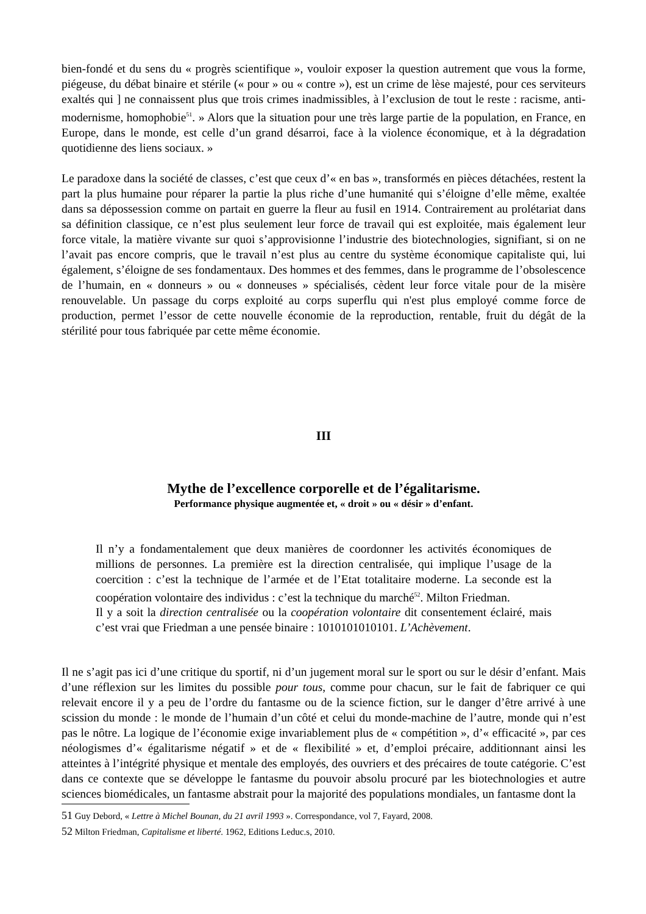bien-fondé et du sens du « progrès scientifique », vouloir exposer la question autrement que vous la forme, piégeuse, du débat binaire et stérile (« pour » ou « contre »), est un crime de lèse majesté, pour ces serviteurs exaltés qui ] ne connaissent plus que trois crimes inadmissibles, à l’exclusion de tout le reste : racisme, anti-modernisme, homophobie<sup>51</sup>. » Alors que la situation pour une très large partie de la population, en France, en Europe, dans le monde, est celle d’un grand désarroi, face à la violence économique, et à la dégradation quotidienne des liens sociaux. »
Le paradoxe dans la société de classes, c’est que ceux d’« en bas », transformés en pièces détachées, restent la part la plus humaine pour réparer la partie la plus riche d’une humanité qui s’éloigne d’elle même, exaltée dans sa dépossession comme on partait en guerre la fleur au fusil en 1914. Contrairement au prolétariat dans sa définition classique, ce n’est plus seulement leur force de travail qui est exploitée, mais également leur force vitale, la matière vivante sur quoi s’approvisionne l’industrie des biotechnologies, signifiant, si on ne l’avait pas encore compris, que le travail n’est plus au centre du système économique capitaliste qui, lui également, s’éloigne de ses fondamentaux. Des hommes et des femmes, dans le programme de l’obsolescence de l’humain, en « donneurs » ou « donneuses » spécialisés, cèdent leur force vitale pour de la misère renouvelable. Un passage du corps exploité au corps superflu qui n'est plus employé comme force de production, permet l’essor de cette nouvelle économie de la reproduction, rentable, fruit du dégât de la stérilité pour tous fabriquée par cette même économie.
III
Mythe de l’excellence corporelle et de l’égalitarisme.
Performance physique augmentée et, « droit » ou « désir » d’enfant.
Il n’y a fondamentalement que deux manières de coordonner les activités économiques de millions de personnes. La première est la direction centralisée, qui implique l’usage de la coercition : c’est la technique de l’armée et de l’Etat totalitaire moderne. La seconde est la coopération volontaire des individus : c’est la technique du marché<sup>52</sup>. Milton Friedman.
Il y a soit la direction centralisée ou la coopération volontaire dit consentement éclairé, mais c’est vrai que Friedman a une pensée binaire : 1010101010101. L’Achèvement.
Il ne s’agit pas ici d’une critique du sportif, ni d’un jugement moral sur le sport ou sur le désir d’enfant. Mais d’une réflexion sur les limites du possible pour tous, comme pour chacun, sur le fait de fabriquer ce qui relevait encore il y a peu de l’ordre du fantasme ou de la science fiction, sur le danger d’être arrivé à une scission du monde : le monde de l’humain d’un côté et celui du monde-machine de l’autre, monde qui n’est pas le nôtre. La logique de l’économie exige invariablement plus de « compétition », d’« efficacité », par ces néologismes d’« égalitarisme négatif » et de « flexibilité » et, d’emploi précaire, additionnant ainsi les atteintes à l’intégrité physique et mentale des employés, des ouvriers et des précaires de toute catégorie. C’est dans ce contexte que se développe le fantasme du pouvoir absolu procuré par les biotechnologies et autre sciences biomédicales, un fantasme abstrait pour la majorité des populations mondiales, un fantasme dont la
51 Guy Debord, « Lettre à Michel Bounan, du 21 avril 1993 ». Correspondance, vol 7, Fayard, 2008.
52 Milton Friedman, Capitalisme et liberté. 1962, Editions Leduc.s, 2010.